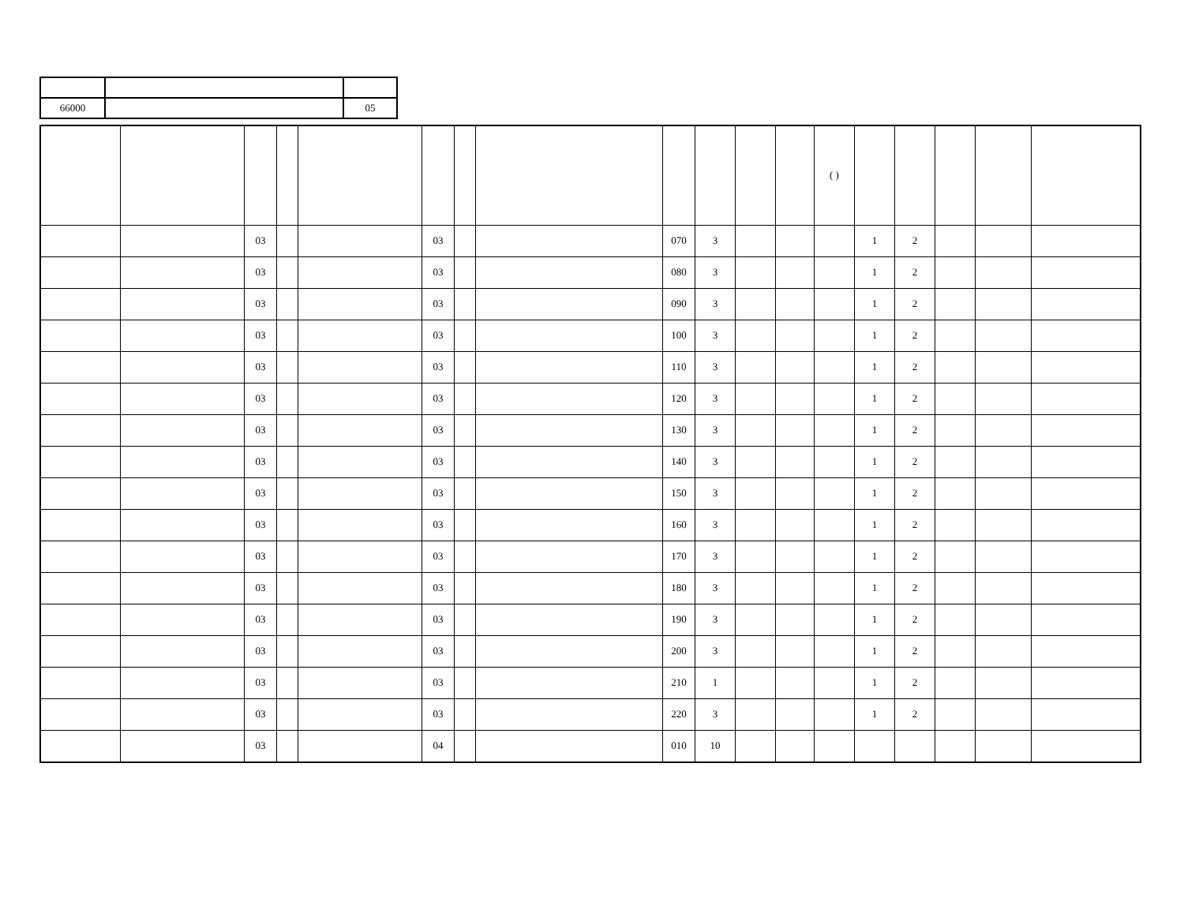| 66000 | | 05 |
| | | | | | | | | | | | | ( ) | | | | | |
| --- | --- | --- | --- | --- | --- | --- | --- | --- | --- | --- | --- | --- | --- | --- | --- | --- | --- |
| | | 03 | | | 03 | | | 070 | 3 | | | | 1 | 2 | | | |
| | | 03 | | | 03 | | | 080 | 3 | | | | 1 | 2 | | | |
| | | 03 | | | 03 | | | 090 | 3 | | | | 1 | 2 | | | |
| | | 03 | | | 03 | | | 100 | 3 | | | | 1 | 2 | | | |
| | | 03 | | | 03 | | | 110 | 3 | | | | 1 | 2 | | | |
| | | 03 | | | 03 | | | 120 | 3 | | | | 1 | 2 | | | |
| | | 03 | | | 03 | | | 130 | 3 | | | | 1 | 2 | | | |
| | | 03 | | | 03 | | | 140 | 3 | | | | 1 | 2 | | | |
| | | 03 | | | 03 | | | 150 | 3 | | | | 1 | 2 | | | |
| | | 03 | | | 03 | | | 160 | 3 | | | | 1 | 2 | | | |
| | | 03 | | | 03 | | | 170 | 3 | | | | 1 | 2 | | | |
| | | 03 | | | 03 | | | 180 | 3 | | | | 1 | 2 | | | |
| | | 03 | | | 03 | | | 190 | 3 | | | | 1 | 2 | | | |
| | | 03 | | | 03 | | | 200 | 3 | | | | 1 | 2 | | | |
| | | 03 | | | 03 | | | 210 | 1 | | | | 1 | 2 | | | |
| | | 03 | | | 03 | | | 220 | 3 | | | | 1 | 2 | | | |
| | | 03 | | | 04 | | | 010 | 10 | | | | | | | | |